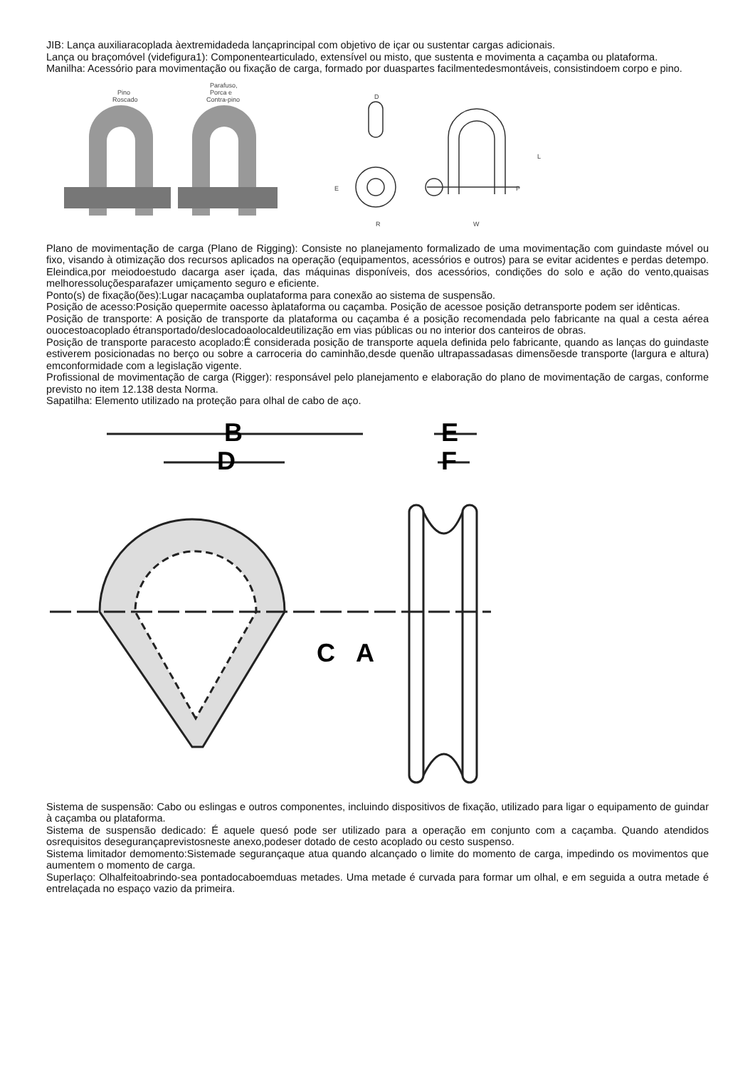JIB: Lança auxiliaracoplada àextremidadeda lançaprincipal com objetivo de içar ou sustentar cargas adicionais.
Lança ou braçomóvel (videfigura1): Componentearticulado, extensível ou misto, que sustenta e movimenta a caçamba ou plataforma.
Manilha: Acessório para movimentação ou fixação de carga, formado por duaspartes facilmentedesmontáveis, consistindoem corpo e pino.
Pino
Roscado
Parafuso,
Porca e
Contra-pino
D
L
E
P
R
W
Plano de movimentação de carga (Plano de Rigging): Consiste no planejamento formalizado de uma movimentação com guindaste móvel ou fixo, visando à otimização dos recursos aplicados na operação (equipamentos, acessórios e outros) para se evitar acidentes e perdas detempo. Eleindica,por meiodoestudo dacarga aser içada, das máquinas disponíveis, dos acessórios, condições do solo e ação do vento,quaisas melhoressoluçõesparafazer umiçamento seguro e eficiente.
Ponto(s) de fixação(ões):Lugar nacaçamba ouplataforma para conexão ao sistema de suspensão.
Posição de acesso:Posição quepermite oacesso àplataforma ou caçamba. Posição de acessoe posição detransporte podem ser idênticas.
Posição de transporte: A posição de transporte da plataforma ou caçamba é a posição recomendada pelo fabricante na qual a cesta aérea ouocestoacoplado étransportado/deslocadoaolocaldeutilização em vias públicas ou no interior dos canteiros de obras.
Posição de transporte paracesto acoplado:É considerada posição de transporte aquela definida pelo fabricante, quando as lanças do guindaste estiverem posicionadas no berço ou sobre a carroceria do caminhão,desde quenão ultrapassadasas dimensõesde transporte (largura e altura) emconformidade com a legislação vigente.
Profissional de movimentação de carga (Rigger): responsável pelo planejamento e elaboração do plano de movimentação de cargas, conforme previsto no item 12.138 desta Norma.
Sapatilha: Elemento utilizado na proteção para olhal de cabo de aço.
B
D
C
A
E
F
Sistema de suspensão: Cabo ou eslingas e outros componentes, incluindo dispositivos de fixação, utilizado para ligar o equipamento de guindar à caçamba ou plataforma.
Sistema de suspensão dedicado: É aquele quesó pode ser utilizado para a operação em conjunto com a caçamba. Quando atendidos osrequisitos desegurançaprevistosneste anexo,podeser dotado de cesto acoplado ou cesto suspenso.
Sistema limitador demomento:Sistemade segurançaque atua quando alcançado o limite do momento de carga, impedindo os movimentos que aumentem o momento de carga.
Superlaço: Olhalfeitoabrindo-sea pontadocaboemduas metades. Uma metade é curvada para formar um olhal, e em seguida a outra metade é entrelaçada no espaço vazio da primeira.